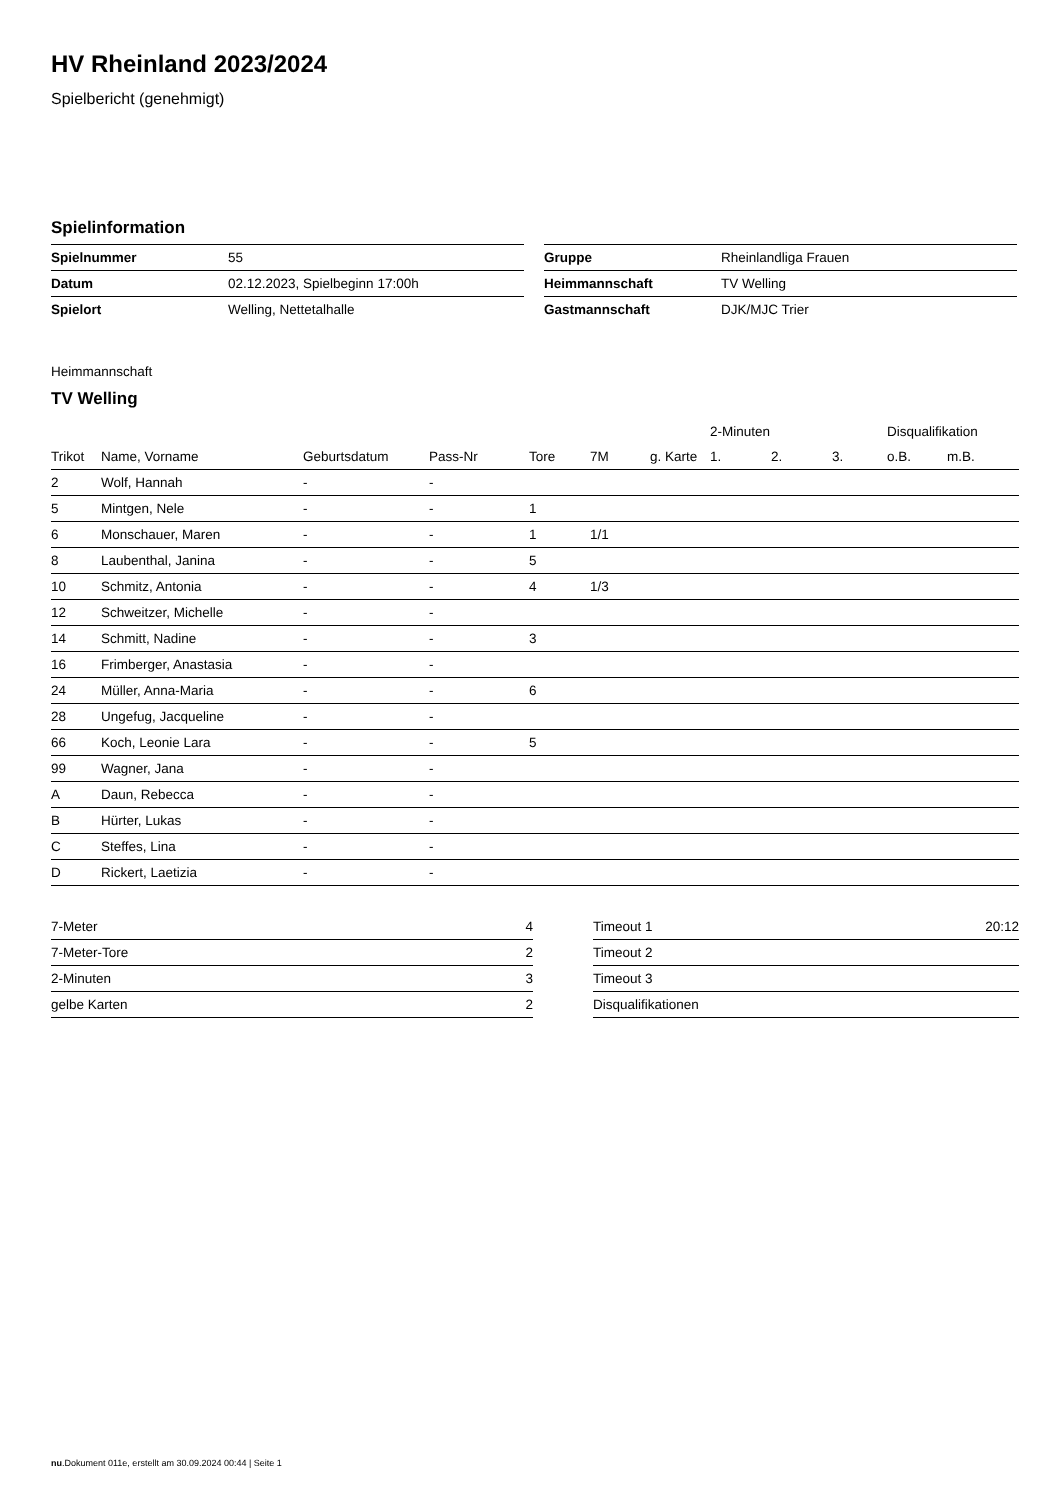HV Rheinland 2023/2024
Spielbericht (genehmigt)
Spielinformation
| Spielnummer | 55 |
| Datum | 02.12.2023, Spielbeginn 17:00h |
| Spielort | Welling, Nettetalhalle |
| Gruppe | Rheinlandliga Frauen |
| Heimmannschaft | TV Welling |
| Gastmannschaft | DJK/MJC Trier |
Heimmannschaft
TV Welling
| | | | | | | | 2-Minuten | | | Disqualifikation | |
| --- | --- | --- | --- | --- | --- | --- | --- | --- | --- | --- | --- |
| Trikot | Name, Vorname | Geburtsdatum | Pass-Nr | Tore | 7M | g. Karte | 1. | 2. | 3. | o.B. | m.B. |
| 2 | Wolf, Hannah | - | - | | | | | | | | |
| 5 | Mintgen, Nele | - | - | 1 | | | | | | | |
| 6 | Monschauer, Maren | - | - | 1 | 1/1 | | | | | | |
| 8 | Laubenthal, Janina | - | - | 5 | | | | | | | |
| 10 | Schmitz, Antonia | - | - | 4 | 1/3 | | | | | | |
| 12 | Schweitzer, Michelle | - | - | | | | | | | | |
| 14 | Schmitt, Nadine | - | - | 3 | | | | | | | |
| 16 | Frimberger, Anastasia | - | - | | | | | | | | |
| 24 | Müller, Anna-Maria | - | - | 6 | | | | | | | |
| 28 | Ungefug, Jacqueline | - | - | | | | | | | | |
| 66 | Koch, Leonie Lara | - | - | 5 | | | | | | | |
| 99 | Wagner, Jana | - | - | | | | | | | | |
| A | Daun, Rebecca | - | - | | | | | | | | |
| B | Hürter, Lukas | - | - | | | | | | | | |
| C | Steffes, Lina | - | - | | | | | | | | |
| D | Rickert, Laetizia | - | - | | | | | | | | |
| 7-Meter | 4 |
| 7-Meter-Tore | 2 |
| 2-Minuten | 3 |
| gelbe Karten | 2 |
| Timeout 1 | 20:12 |
| Timeout 2 | |
| Timeout 3 | |
| Disqualifikationen | |
nu.Dokument 011e, erstellt am 30.09.2024 00:44 | Seite 1